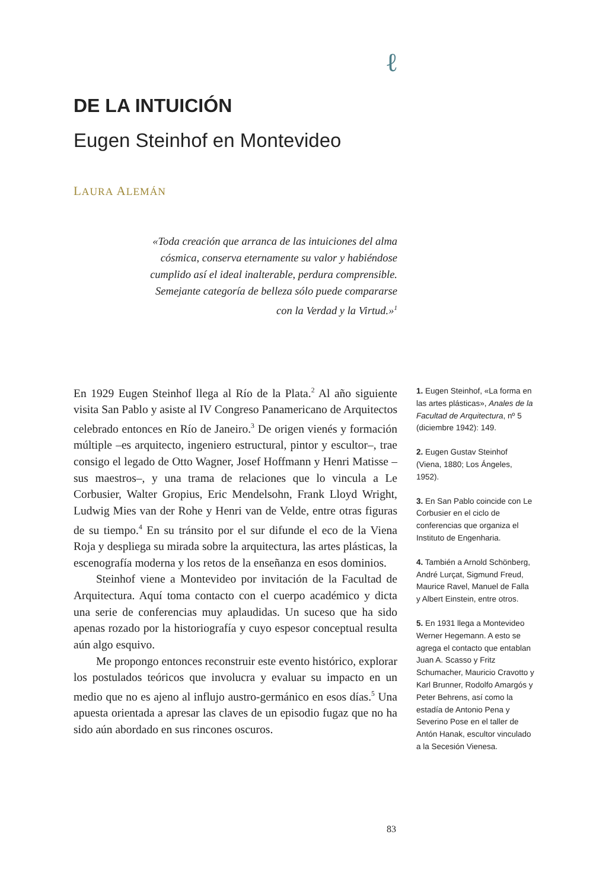ℓ
DE LA INTUICIÓN
Eugen Steinhof en Montevideo
LAURA ALEMÁN
«Toda creación que arranca de las intuiciones del alma cósmica, conserva eternamente su valor y habiéndose cumplido así el ideal inalterable, perdura comprensible. Semejante categoría de belleza sólo puede compararse con la Verdad y la Virtud.»<sup>1</sup>
En 1929 Eugen Steinhof llega al Río de la Plata.<sup>2</sup> Al año siguiente visita San Pablo y asiste al IV Congreso Panamericano de Arquitectos celebrado entonces en Río de Janeiro.<sup>3</sup> De origen vienés y formación múltiple –es arquitecto, ingeniero estructural, pintor y escultor–, trae consigo el legado de Otto Wagner, Josef Hoffmann y Henri Matisse –sus maestros–, y una trama de relaciones que lo vincula a Le Corbusier, Walter Gropius, Eric Mendelsohn, Frank Lloyd Wright, Ludwig Mies van der Rohe y Henri van de Velde, entre otras figuras de su tiempo.<sup>4</sup> En su tránsito por el sur difunde el eco de la Viena Roja y despliega su mirada sobre la arquitectura, las artes plásticas, la escenografía moderna y los retos de la enseñanza en esos dominios.
Steinhof viene a Montevideo por invitación de la Facultad de Arquitectura. Aquí toma contacto con el cuerpo académico y dicta una serie de conferencias muy aplaudidas. Un suceso que ha sido apenas rozado por la historiografía y cuyo espesor conceptual resulta aún algo esquivo.
Me propongo entonces reconstruir este evento histórico, explorar los postulados teóricos que involucra y evaluar su impacto en un medio que no es ajeno al influjo austro-germánico en esos días.<sup>5</sup> Una apuesta orientada a apresar las claves de un episodio fugaz que no ha sido aún abordado en sus rincones oscuros.
1. Eugen Steinhof, «La forma en las artes plásticas», Anales de la Facultad de Arquitectura, nº 5 (diciembre 1942): 149.
2. Eugen Gustav Steinhof (Viena, 1880; Los Ángeles, 1952).
3. En San Pablo coincide con Le Corbusier en el ciclo de conferencias que organiza el Instituto de Engenharia.
4. También a Arnold Schönberg, André Lurçat, Sigmund Freud, Maurice Ravel, Manuel de Falla y Albert Einstein, entre otros.
5. En 1931 llega a Montevideo Werner Hegemann. A esto se agrega el contacto que entablan Juan A. Scasso y Fritz Schumacher, Mauricio Cravotto y Karl Brunner, Rodolfo Amargós y Peter Behrens, así como la estadía de Antonio Pena y Severino Pose en el taller de Antón Hanak, escultor vinculado a la Secesión Vienesa.
83